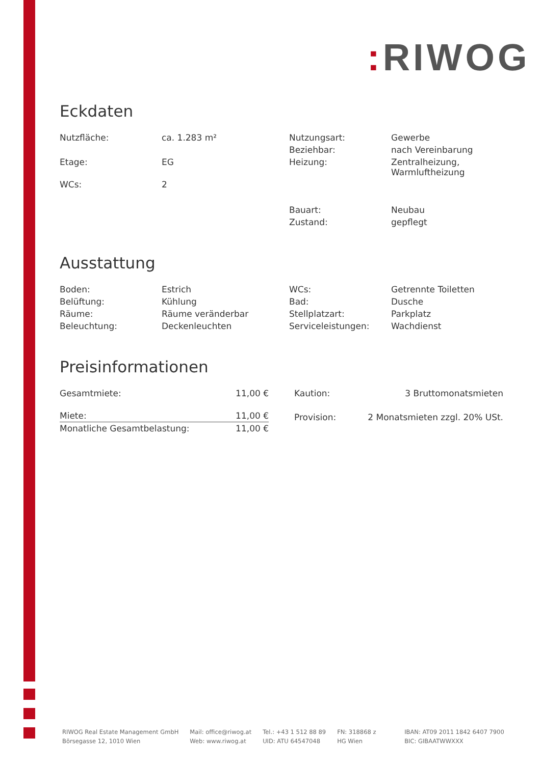: RIWOG
Eckdaten
| Nutzfläche: | ca. 1.283 m² | Nutzungsart: | Gewerbe |
| | | Beziehbar: | nach Vereinbarung |
| Etage: | EG | Heizung: | Zentralheizung, Warmluftheizung |
| WCs: | 2 | | |
| | | Bauart: | Neubau |
| | | Zustand: | gepflegt |
Ausstattung
| Boden: | Estrich | WCs: | Getrennte Toiletten |
| Belüftung: | Kühlung | Bad: | Dusche |
| Räume: | Räume veränderbar | Stellplatzart: | Parkplatz |
| Beleuchtung: | Deckenleuchten | Serviceleistungen: | Wachdienst |
Preisinformationen
| Gesamtmiete: | 11,00 € |
| Miete: | 11,00 € |
| Monatliche Gesamtbelastung: | 11,00 € |
| Kaution: | 3 Bruttomonatsmieten |
| Provision: | 2 Monatsmieten zzgl. 20% USt. |
RIWOG Real Estate Management GmbH
Börsegasse 12, 1010 Wien
Mail: office@riwog.at
Web: www.riwog.at
Tel.: +43 1 512 88 89
UID: ATU 64547048
FN: 318868 z
HG Wien
IBAN: AT09 2011 1842 6407 7900
BIC: GIBAATWWXXX